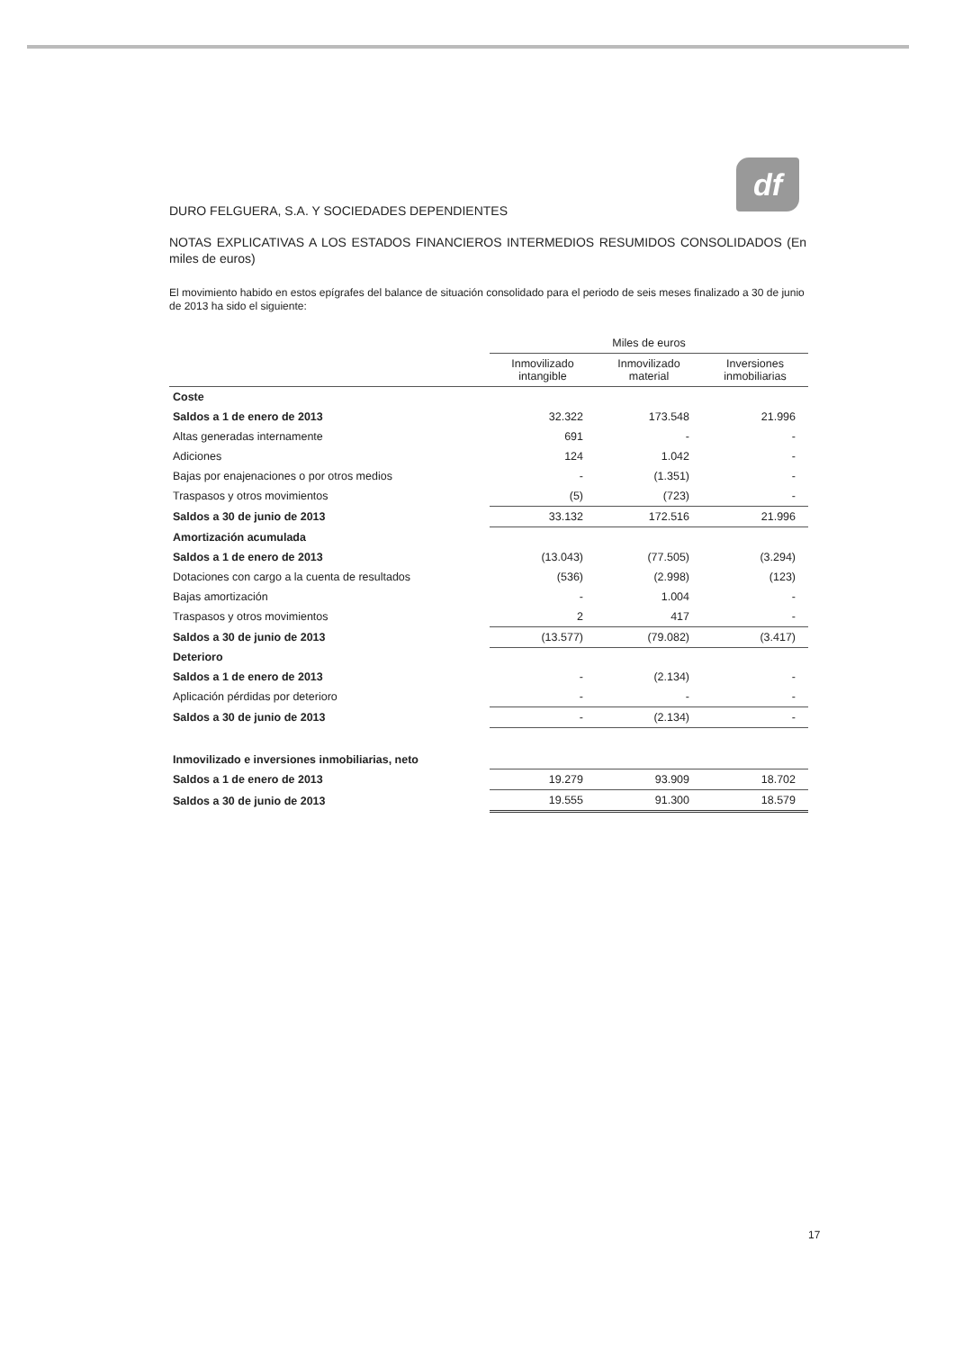df
DURO FELGUERA, S.A. Y SOCIEDADES DEPENDIENTES
NOTAS EXPLICATIVAS A LOS ESTADOS FINANCIEROS INTERMEDIOS RESUMIDOS CONSOLIDADOS (En miles de euros)
El movimiento habido en estos epígrafes del balance de situación consolidado para el periodo de seis meses finalizado a 30 de junio de 2013 ha sido el siguiente:
| | Miles de euros | | |
| --- | --- | --- | --- |
| | Inmovilizado intangible | Inmovilizado material | Inversiones inmobiliarias |
| Coste | | | |
| Saldos a 1 de enero de 2013 | 32.322 | 173.548 | 21.996 |
| Altas generadas internamente | 691 | - | - |
| Adiciones | 124 | 1.042 | - |
| Bajas por enajenaciones o por otros medios | - | (1.351) | - |
| Traspasos y otros movimientos | (5) | (723) | - |
| Saldos a 30 de junio de 2013 | 33.132 | 172.516 | 21.996 |
| Amortización acumulada | | | |
| Saldos a 1 de enero de 2013 | (13.043) | (77.505) | (3.294) |
| Dotaciones con cargo a la cuenta de resultados | (536) | (2.998) | (123) |
| Bajas amortización | - | 1.004 | - |
| Traspasos y otros movimientos | 2 | 417 | - |
| Saldos a 30 de junio de 2013 | (13.577) | (79.082) | (3.417) |
| Deterioro | | | |
| Saldos a 1 de enero de 2013 | - | (2.134) | - |
| Aplicación pérdidas por deterioro | - | - | - |
| Saldos a 30 de junio de 2013 | - | (2.134) | - |
| Inmovilizado e inversiones inmobiliarias, neto | | | |
| Saldos a 1 de enero de 2013 | 19.279 | 93.909 | 18.702 |
| Saldos a 30 de junio de 2013 | 19.555 | 91.300 | 18.579 |
17